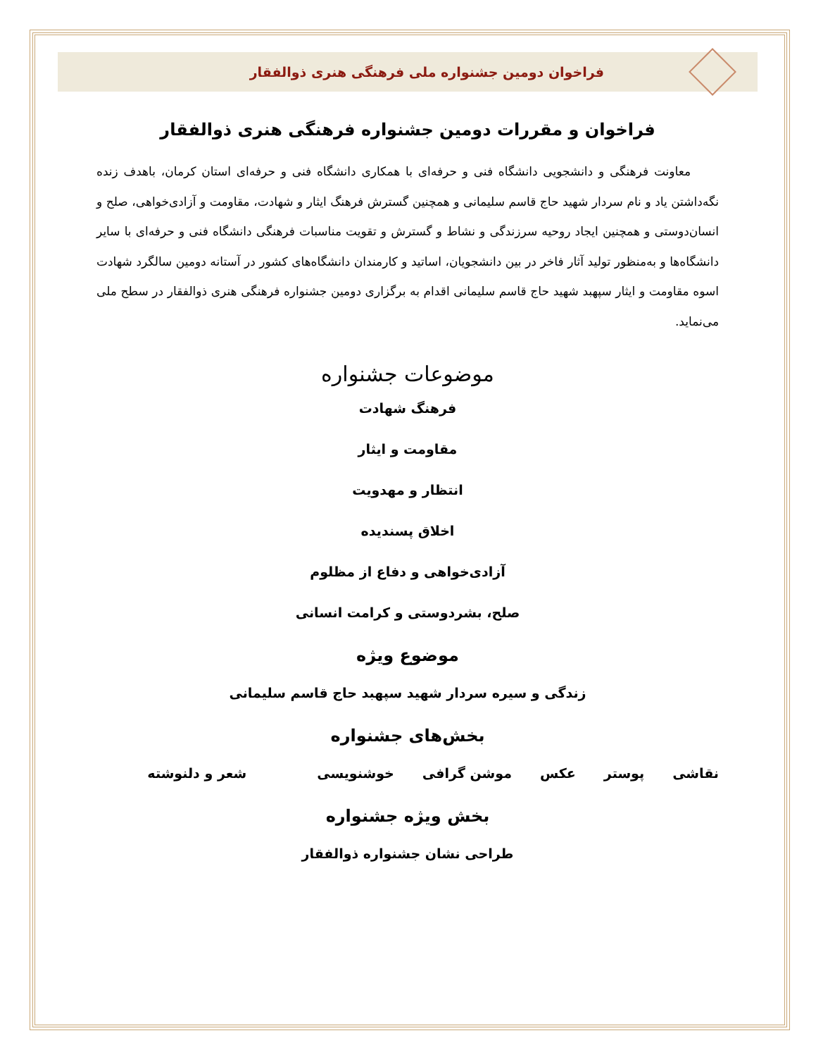فراخوان دومین جشنواره ملی فرهنگی هنری ذوالفقار
فراخوان و مقررات دومین جشنواره فرهنگی هنری ذوالفقار
معاونت فرهنگی و دانشجویی دانشگاه فنی و حرفه‌ای با همکاری دانشگاه فنی و حرفه‌ای استان کرمان، باهدف زنده نگه‌داشتن یاد و نام سردار شهید حاج قاسم سلیمانی و همچنین گسترش فرهنگ ایثار و شهادت، مقاومت و آزادی‌خواهی، صلح و انسان‌دوستی و همچنین ایجاد روحیه سرزندگی و نشاط و گسترش و تقویت مناسبات فرهنگی دانشگاه فنی و حرفه‌ای با سایر دانشگاه‌ها و به‌منظور تولید آثار فاخر در بین دانشجویان، اساتید و کارمندان دانشگاه‌های کشور در آستانه دومین سالگرد شهادت اسوه مقاومت و ایثار سپهبد شهید حاج قاسم سلیمانی اقدام به برگزاری دومین جشنواره فرهنگی هنری ذوالفقار در سطح ملی می‌نماید.
موضوعات جشنواره
فرهنگ شهادت
مقاومت و ایثار
انتظار و مهدویت
اخلاق پسندیده
آزادی‌خواهی و دفاع از مظلوم
صلح، بشردوستی و کرامت انسانی
موضوع ویژه
زندگی و سیره سردار شهید سپهبد حاج قاسم سلیمانی
بخش‌های جشنواره
نقاشی پوستر عکس موشن گرافی خوشنویسی شعر و دلنوشته
بخش ویژه جشنواره
طراحی نشان جشنواره ذوالفقار